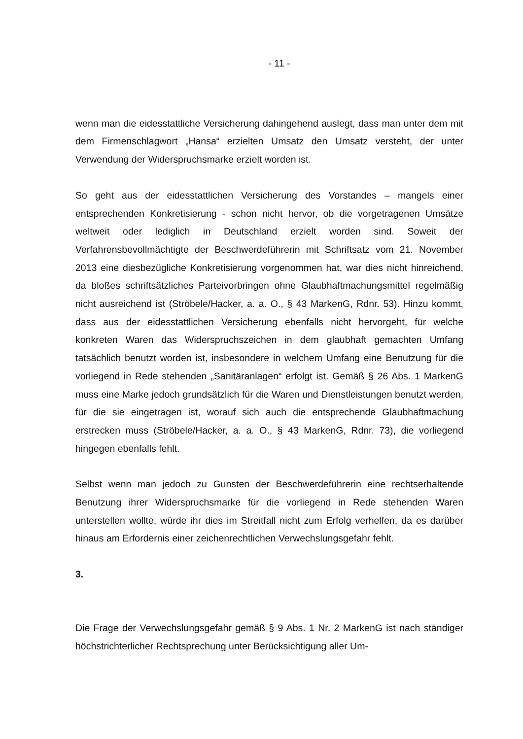- 11 -
wenn man die eidesstattliche Versicherung dahingehend auslegt, dass man unter dem mit dem Firmenschlagwort „Hansa“ erzielten Umsatz den Umsatz versteht, der unter Verwendung der Widerspruchsmarke erzielt worden ist.
So geht aus der eidesstattlichen Versicherung des Vorstandes – mangels einer entsprechenden Konkretisierung - schon nicht hervor, ob die vorgetragenen Umsätze weltweit oder lediglich in Deutschland erzielt worden sind. Soweit der Verfahrensbevollmächtigte der Beschwerdeführerin mit Schriftsatz vom 21. November 2013 eine diesbezügliche Konkretisierung vorgenommen hat, war dies nicht hinreichend, da bloßes schriftsätzliches Parteivorbringen ohne Glaubhaftmachungsmittel regelmäßig nicht ausreichend ist (Ströbele/Hacker, a. a. O., § 43 MarkenG, Rdnr. 53). Hinzu kommt, dass aus der eidesstattlichen Versicherung ebenfalls nicht hervorgeht, für welche konkreten Waren das Widerspruchszeichen in dem glaubhaft gemachten Umfang tatsächlich benutzt worden ist, insbesondere in welchem Umfang eine Benutzung für die vorliegend in Rede stehenden „Sanitäranlagen“ erfolgt ist. Gemäß § 26 Abs. 1 MarkenG muss eine Marke jedoch grundsätzlich für die Waren und Dienstleistungen benutzt werden, für die sie eingetragen ist, worauf sich auch die entsprechende Glaubhaftmachung erstrecken muss (Ströbele/Hacker, a. a. O., § 43 MarkenG, Rdnr. 73), die vorliegend hingegen ebenfalls fehlt.
Selbst wenn man jedoch zu Gunsten der Beschwerdeführerin eine rechtserhaltende Benutzung ihrer Widerspruchsmarke für die vorliegend in Rede stehenden Waren unterstellen wollte, würde ihr dies im Streitfall nicht zum Erfolg verhelfen, da es darüber hinaus am Erfordernis einer zeichenrechtlichen Verwechslungsgefahr fehlt.
3.
Die Frage der Verwechslungsgefahr gemäß § 9 Abs. 1 Nr. 2 MarkenG ist nach ständiger höchstrichterlicher Rechtsprechung unter Berücksichtigung aller Um-